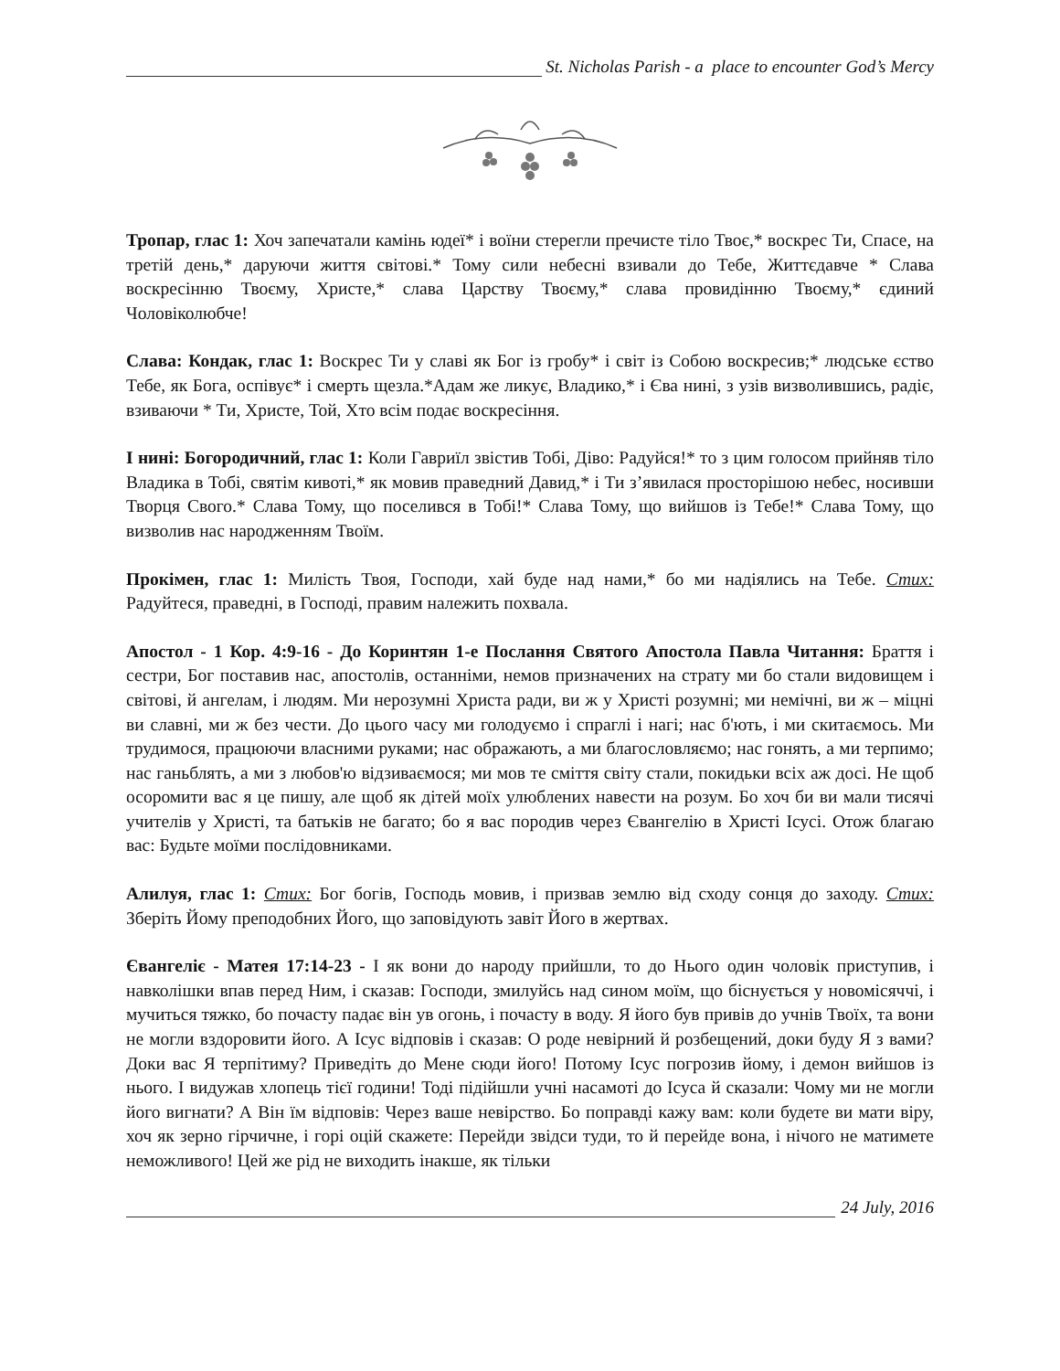St. Nicholas Parish - a place to encounter God’s Mercy
Тропар, глас 1: Хоч запечатали камінь юдеї* і воїни стерегли пречисте тіло Твоє,* воскрес Ти, Спасе, на третій день,* даруючи життя світові.* Тому сили небесні взивали до Тебе, Життєдавче * Слава воскресінню Твоєму, Христе,* слава Царству Твоєму,* слава провидінню Твоєму,* єдиний Чоловіколюбче!
Слава: Кондак, глас 1: Воскрес Ти у славі як Бог із гробу* і світ із Собою воскресив;* людське єство Тебе, як Бога, оспівує* і смерть щезла.*Адам же ликує, Владико,* і Єва нині, з узів визволившись, радіє, взиваючи * Ти, Христе, Той, Хто всім подає воскресіння.
І нині: Богородичний, глас 1: Коли Гавриїл звістив Тобі, Діво: Радуйся!* то з цим голосом прийняв тіло Владика в Тобі, святім кивоті,* як мовив праведний Давид,* і Ти з’явилася просторішою небес, носивши Творця Свого.* Слава Тому, що поселився в Тобі!* Слава Тому, що вийшов із Тебе!* Слава Тому, що визволив нас народженням Твоїм.
Прокімен, глас 1: Милість Твоя, Господи, хай буде над нами,* бо ми надіялись на Тебе. Стих: Радуйтеся, праведні, в Господі, правим належить похвала.
Апостол - 1 Кор. 4:9-16 - До Коринтян 1-е Послання Святого Апостола Павла Читання: Браття і сестри, Бог поставив нас, апостолів, останніми, немов призначених на страту ми бо стали видовищем і світові, й ангелам, і людям. Ми нерозумні Христа ради, ви ж у Христі розумні; ми немічні, ви ж – міцні ви славні, ми ж без чести. До цього часу ми голодуємо і спраглі і нагі; нас б'ють, і ми скитаємось. Ми трудимося, працюючи власними руками; нас ображають, а ми благословляємо; нас гонять, а ми терпимо; нас ганьблять, а ми з любов'ю відзиваємося; ми мов те сміття світу стали, покидьки всіх аж досі. Не щоб осоромити вас я це пишу, але щоб як дітей моїх улюблених навести на розум. Бо хоч би ви мали тисячі учителів у Христі, та батьків не багато; бо я вас породив через Євангелію в Христі Ісусі. Отож благаю вас: Будьте моїми послідовниками.
Алилуя, глас 1: Стих: Бог богів, Господь мовив, і призвав землю від сходу сонця до заходу. Стих: Зберіть Йому преподобних Його, що заповідують завіт Його в жертвах.
Євангеліє - Матея 17:14-23 - І як вони до народу прийшли, то до Нього один чоловік приступив, і навколішки впав перед Ним, і сказав: Господи, змилуйсь над сином моїм, що біснується у новомісяччі, і мучиться тяжко, бо почасту падає він ув огонь, і почасту в воду. Я його був привів до учнів Твоїх, та вони не могли вздоровити його. А Ісус відповів і сказав: О роде невірний й розбещений, доки буду Я з вами? Доки вас Я терпітиму? Приведіть до Мене сюди його! Потому Ісус погрозив йому, і демон вийшов із нього. І видужав хлопець тієї години! Тоді підійшли учні насамоті до Ісуса й сказали: Чому ми не могли його вигнати? А Він їм відповів: Через ваше невірство. Бо поправді кажу вам: коли будете ви мати віру, хоч як зерно гірчичне, і горі оцій скажете: Перейди звідси туди, то й перейде вона, і нічого не матимете неможливого! Цей же рід не виходить інакше, як тільки
24 July, 2016